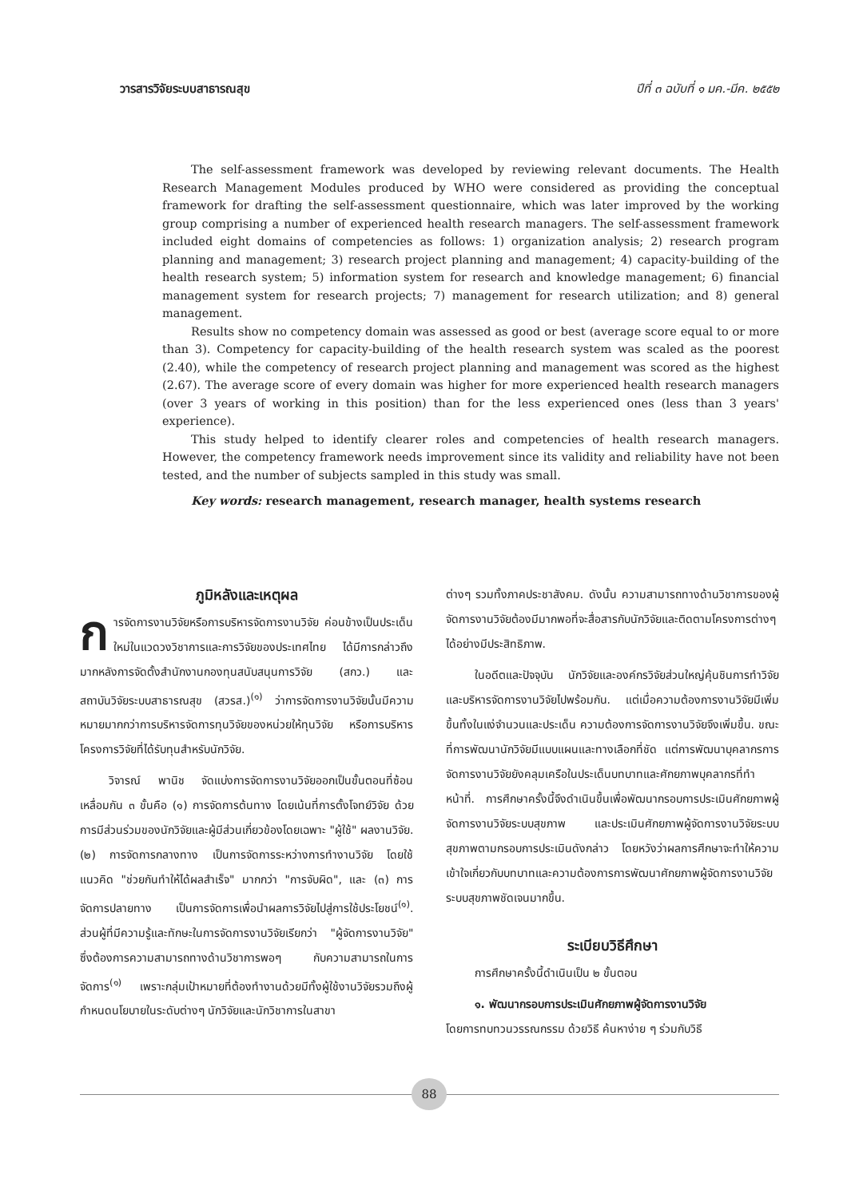วารสารวิจัยระบบสาธารณสุข ปีที่ ๓ ฉบับที่ ๑ มค.-มีค. ๒๕๕๒
The self-assessment framework was developed by reviewing relevant documents. The Health Research Management Modules produced by WHO were considered as providing the conceptual framework for drafting the self-assessment questionnaire, which was later improved by the working group comprising a number of experienced health research managers. The self-assessment framework included eight domains of competencies as follows: 1) organization analysis; 2) research program planning and management; 3) research project planning and management; 4) capacity-building of the health research system; 5) information system for research and knowledge management; 6) financial management system for research projects; 7) management for research utilization; and 8) general management.
Results show no competency domain was assessed as good or best (average score equal to or more than 3). Competency for capacity-building of the health research system was scaled as the poorest (2.40), while the competency of research project planning and management was scored as the highest (2.67). The average score of every domain was higher for more experienced health research managers (over 3 years of working in this position) than for the less experienced ones (less than 3 years' experience).
This study helped to identify clearer roles and competencies of health research managers. However, the competency framework needs improvement since its validity and reliability have not been tested, and the number of subjects sampled in this study was small.
Key words: research management, research manager, health systems research
ภูมิหลังและเหตุผล
การจัดการงานวิจัยหรือการบริหารจัดการงานวิจัย ค่อนข้างเป็นประเด็นใหม่ในแวดวงวิชาการและการวิจัยของประเทศไทย ได้มีการกล่าวถึงมากหลังการจัดตั้งสำนักงานกองทุนสนับสนุนการวิจัย (สกว.) และสถาบันวิจัยระบบสาธารณสุข (สวรส.)<sup>(๑)</sup> ว่าการจัดการงานวิจัยนั้นมีความหมายมากกว่าการบริหารจัดการทุนวิจัยของหน่วยให้ทุนวิจัย หรือการบริหารโครงการวิจัยที่ได้รับทุนสำหรับนักวิจัย.
วิจารณ์ พานิช จัดแบ่งการจัดการงานวิจัยออกเป็นขั้นตอนที่ซ้อนเหลื่อมกัน ๓ ขั้นคือ (๑) การจัดการต้นทาง โดยเน้นที่การตั้งโจทย์วิจัย ด้วยการมีส่วนร่วมของนักวิจัยและผู้มีส่วนเกี่ยวข้องโดยเฉพาะ "ผู้ใช้" ผลงานวิจัย. (๒) การจัดการกลางทาง เป็นการจัดการระหว่างการทำงานวิจัย โดยใช้แนวคิด "ช่วยกันทำให้ได้ผลสำเร็จ" มากกว่า "การจับผิด", และ (๓) การจัดการปลายทาง เป็นการจัดการเพื่อนำผลการวิจัยไปสู่การใช้ประโยชน์<sup>(๑)</sup>. ส่วนผู้ที่มีความรู้และทักษะในการจัดการงานวิจัยเรียกว่า "ผู้จัดการงานวิจัย" ซึ่งต้องการความสามารถทางด้านวิชาการพอๆ กับความสามารถในการจัดการ<sup>(๑)</sup> เพราะกลุ่มเป้าหมายที่ต้องทำงานด้วยมีทั้งผู้ใช้งานวิจัยรวมถึงผู้กำหนดนโยบายในระดับต่างๆ นักวิจัยและนักวิชาการในสาขา
ต่างๆ รวมทั้งภาคประชาสังคม. ดังนั้น ความสามารถทางด้านวิชาการของผู้จัดการงานวิจัยต้องมีมากพอที่จะสื่อสารกับนักวิจัยและติดตามโครงการต่างๆ ได้อย่างมีประสิทธิภาพ.
ในอดีตและปัจจุบัน นักวิจัยและองค์กรวิจัยส่วนใหญ่คุ้นชินการทำวิจัยและบริหารจัดการงานวิจัยไปพร้อมกัน. แต่เมื่อความต้องการงานวิจัยมีเพิ่มขึ้นทั้งในแง่จำนวนและประเด็น ความต้องการจัดการงานวิจัยจึงเพิ่มขึ้น. ขณะที่การพัฒนานักวิจัยมีแบบแผนและทางเลือกที่ชัด แต่การพัฒนาบุคลากรการจัดการงานวิจัยยังคลุมเครือในประเด็นบทบาทและศักยภาพบุคลากรที่ทำหน้าที่. การศึกษาครั้งนี้จึงดำเนินขึ้นเพื่อพัฒนากรอบการประเมินศักยภาพผู้จัดการงานวิจัยระบบสุขภาพ และประเมินศักยภาพผู้จัดการงานวิจัยระบบสุขภาพตามกรอบการประเมินดังกล่าว โดยหวังว่าผลการศึกษาจะทำให้ความเข้าใจเกี่ยวกับบทบาทและความต้องการการพัฒนาศักยภาพผู้จัดการงานวิจัยระบบสุขภาพชัดเจนมากขึ้น.
ระเบียบวิธีศึกษา
การศึกษาครั้งนี้ดำเนินเป็น ๒ ขั้นตอน
๑. พัฒนากรอบการประเมินศักยภาพผู้จัดการงานวิจัย
โดยการทบทวนวรรณกรรม ด้วยวิธี ค้นหาง่าย ๆ ร่วมกับวิธี
88